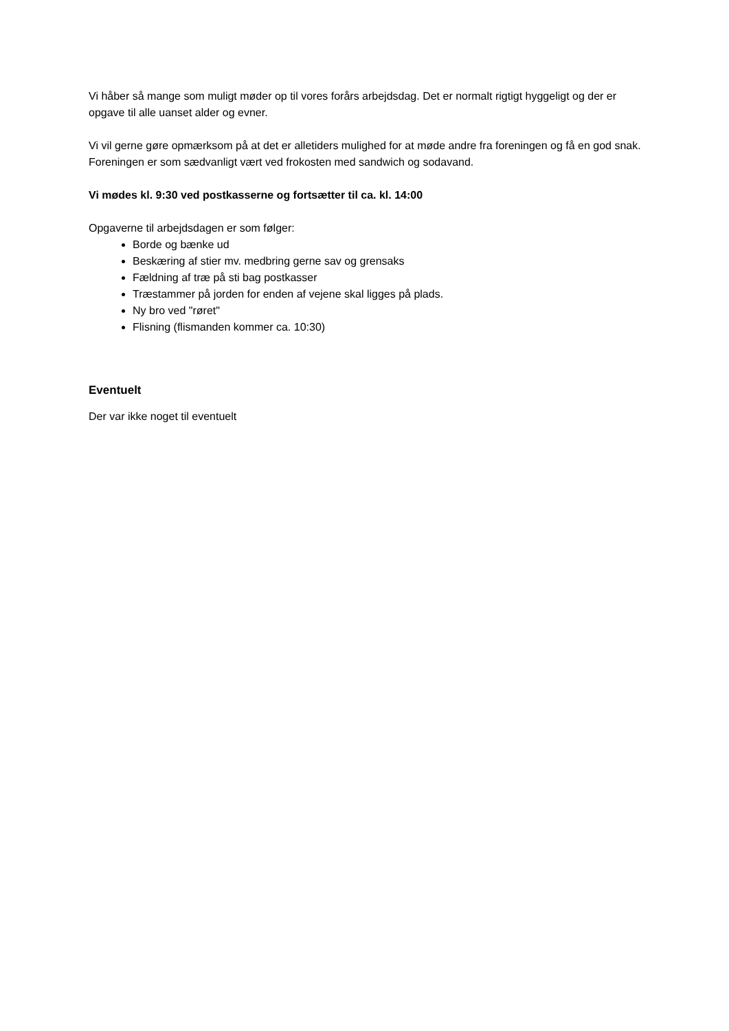Vi håber så mange som muligt møder op til vores forårs arbejdsdag. Det er normalt rigtigt hyggeligt og der er opgave til alle uanset alder og evner.
Vi vil gerne gøre opmærksom på at det er alletiders mulighed for at møde andre fra foreningen og få en god snak. Foreningen er som sædvanligt vært ved frokosten med sandwich og sodavand.
Vi mødes kl. 9:30 ved postkasserne og fortsætter til ca. kl. 14:00
Opgaverne til arbejdsdagen er som følger:
Borde og bænke ud
Beskæring af stier mv. medbring gerne sav og grensaks
Fældning af træ på sti bag postkasser
Træstammer på jorden for enden af vejene skal ligges på plads.
Ny bro ved "røret"
Flisning (flismanden kommer ca. 10:30)
Eventuelt
Der var ikke noget til eventuelt